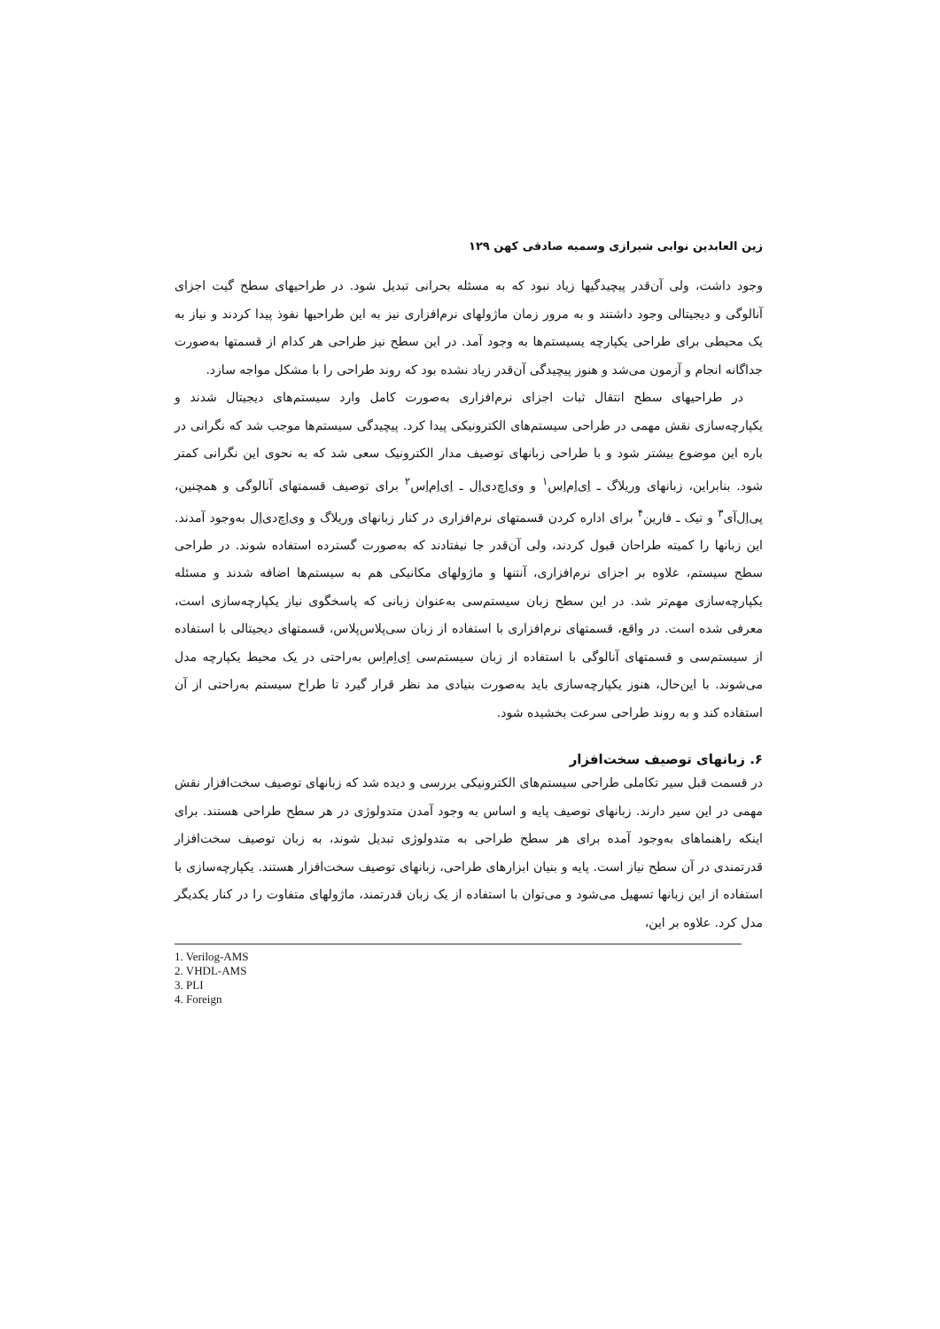زین العابدین نوابی شیرازی وسمیه صادقی کهن ۱۲۹
وجود داشت، ولی آن‌قدر پیچیدگیها زیاد نبود که به مسئله بحرانی تبدیل شود. در طراحیهای سطح گیت اجزای آنالوگی و دیجیتالی وجود داشتند و به مرور زمان ماژولهای نرم‌افزاری نیز به این طراحیها نفوذ پیدا کردند و نیاز به یک محیطی برای طراحی یکپارچه یسیستم‌ها به وجود آمد. در این سطح نیز طراحی هر کدام از قسمتها به‌صورت جداگانه انجام و آزمون می‌شد و هنوز پیچیدگی آن‌قدر زیاد نشده بود که روند طراحی را با مشکل مواجه سازد.
در طراحیهای سطح انتقال ثبات اجزای نرم‌افزاری به‌صورت کامل وارد سیستم‌های دیجیتال شدند و یکپارچه‌سازی نقش مهمی در طراحی سیستم‌های الکترونیکی پیدا کرد. پیچیدگی سیستم‌ها موجب شد که نگرانی در باره این موضوع بیشتر شود و با طراحی زبانهای توصیف مدار الکترونیک سعی شد که به نحوی این نگرانی کمتر شود. بنابراین، زبانهای وریلاگ ـ اِی‌اِم‌اِس<sup>۱</sup> و وی‌اِچ‌دی‌اِل ـ اِی‌اِم‌اِس<sup>۲</sup> برای توصیف قسمتهای آنالوگی و همچنین، پی‌اِل‌آی<sup>۳</sup> و تیک ـ فارین<sup>۴</sup> برای اداره کردن قسمتهای نرم‌افزاری در کنار زبانهای وریلاگ و وی‌اِچ‌دی‌اِل به‌وجود آمدند. این زبانها را کمیته طراحان قبول کردند، ولی آن‌قدر جا نیفتادند که به‌صورت گسترده استفاده شوند. در طراحی سطح سیستم، علاوه بر اجزای نرم‌افزاری، آنتنها و ماژولهای مکانیکی هم به سیستم‌ها اضافه شدند و مسئله یکپارچه‌سازی مهم‌تر شد. در این سطح زبان سیستم‌سی به‌عنوان زبانی که پاسخگوی نیاز یکپارچه‌سازی است، معرفی شده است. در واقع، قسمتهای نرم‌افزاری با استفاده از زبان سی‌پلاس‌پلاس، قسمتهای دیجیتالی با استفاده از سیستم‌سی و قسمتهای آنالوگی با استفاده از زبان سیستم‌سی اِی‌اِم‌اِس به‌راحتی در یک محیط یکپارچه مدل می‌شوند. با این‌حال، هنوز یکپارچه‌سازی باید به‌صورت بنیادی مد نظر قرار گیرد تا طراح سیستم به‌راحتی از آن استفاده کند و به روند طراحی سرعت بخشیده شود.
۶. زبانهای توصیف سخت‌افزار
در قسمت قبل سیر تکاملی طراحی سیستم‌های الکترونیکی بررسی و دیده شد که زبانهای توصیف سخت‌افزار نقش مهمی در این سیر دارند. زبانهای توصیف پایه و اساس به وجود آمدن متدولوژی در هر سطح طراحی هستند. برای اینکه راهنماهای به‌وجود آمده برای هر سطح طراحی به متدولوژی تبدیل شوند، به زبان توصیف سخت‌افزار قدرتمندی در آن سطح نیاز است. پایه و بنیان ابزارهای طراحی، زبانهای توصیف سخت‌افزار هستند. یکپارچه‌سازی با استفاده از این زبانها تسهیل می‌شود و می‌توان با استفاده از یک زبان قدرتمند، ماژولهای متفاوت را در کنار یکدیگر مدل کرد. علاوه بر این،
1. Verilog-AMS
2. VHDL-AMS
3. PLI
4. Foreign